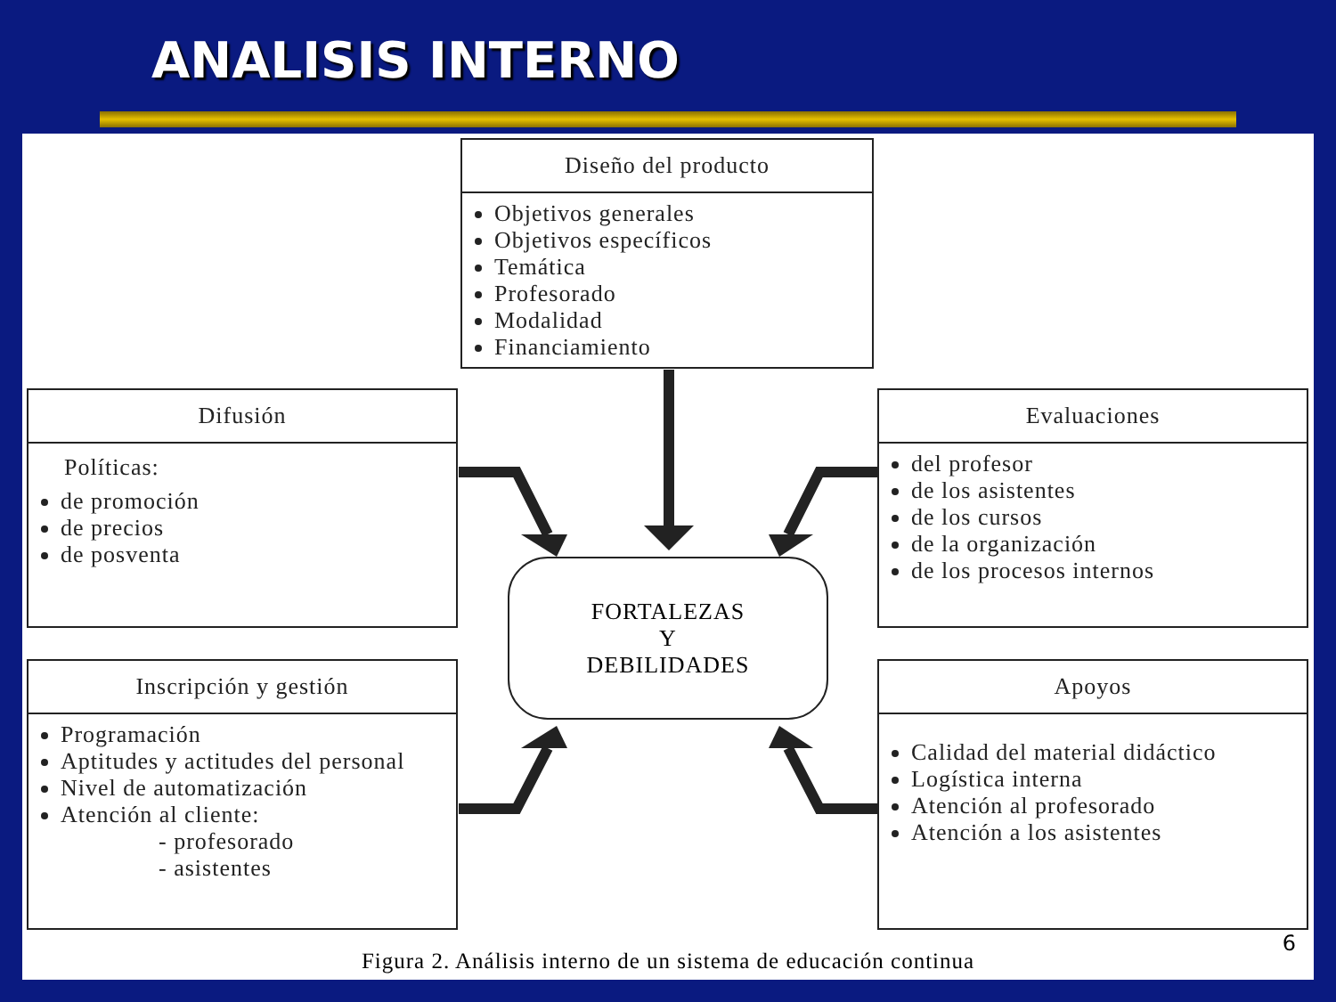ANALISIS INTERNO
Diseño del producto
Objetivos generales
Objetivos específicos
Temática
Profesorado
Modalidad
Financiamiento
Difusión
Políticas:
de promoción
de precios
de posventa
Evaluaciones
del profesor
de los asistentes
de los cursos
de la organización
de los procesos internos
Inscripción y gestión
Programación
Aptitudes y actitudes del personal
Nivel de automatización
Atención al cliente:
- profesorado
- asistentes
Apoyos
Calidad del material didáctico
Logística interna
Atención al profesorado
Atención a los asistentes
FORTALEZAS
Y
DEBILIDADES
6
Figura 2. Análisis interno de un sistema de educación continua